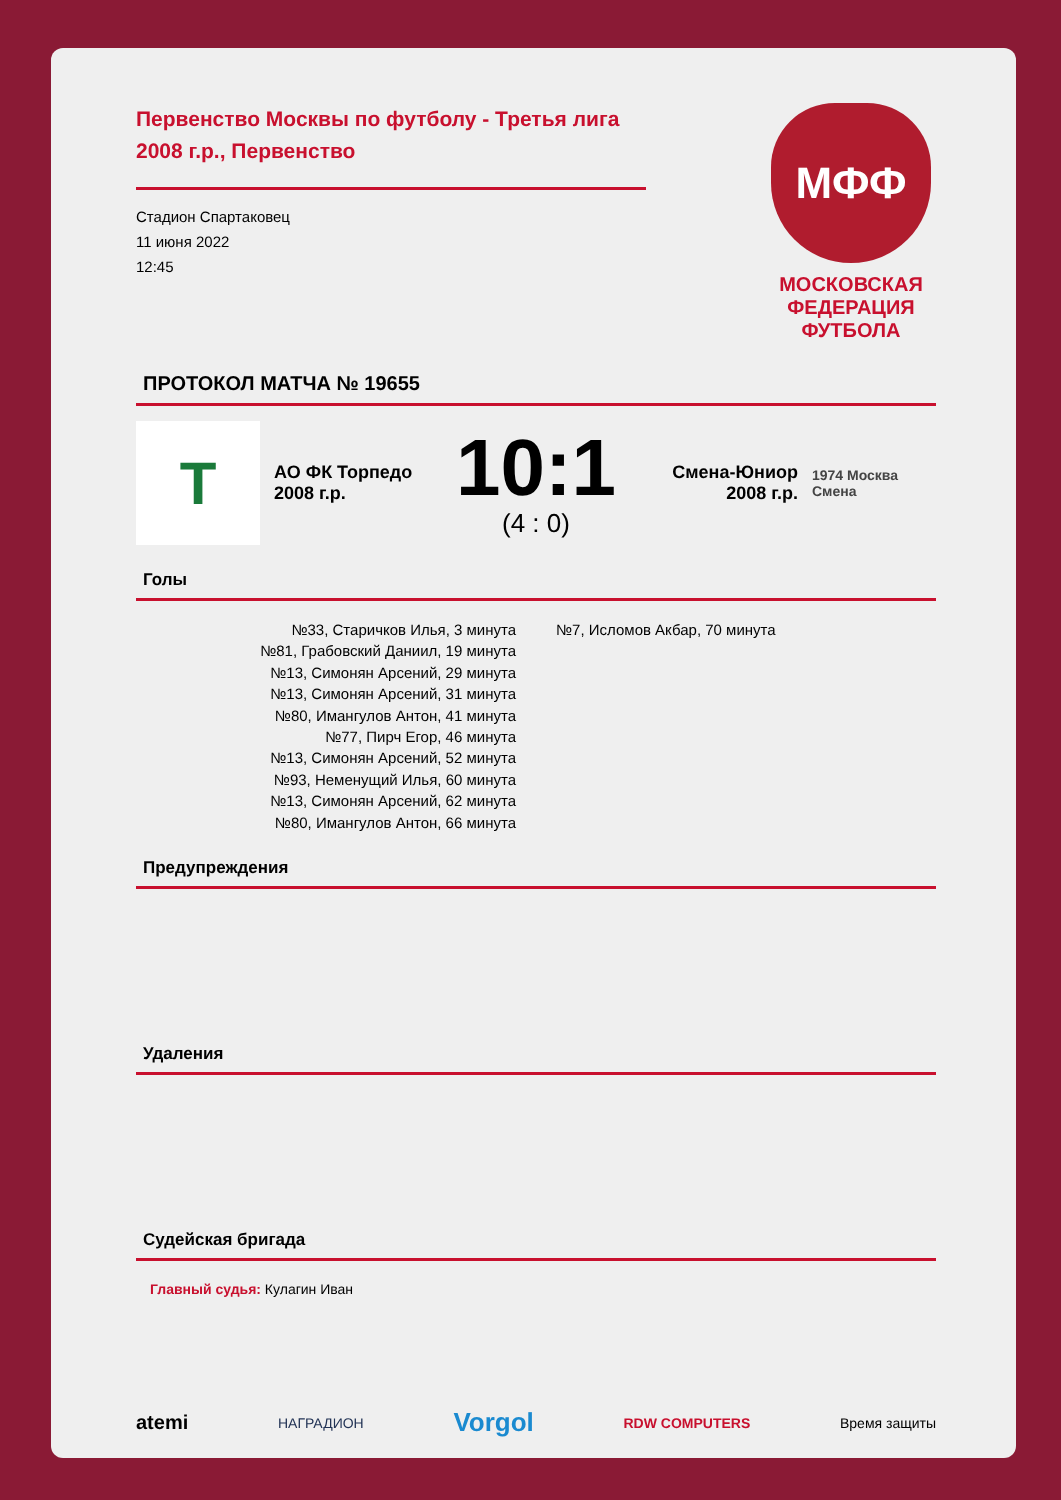Первенство Москвы по футболу - Третья лига 2008 г.р., Первенство
Стадион Спартаковец
11 июня 2022
12:45
МФФ
МОСКОВСКАЯ ФЕДЕРАЦИЯ ФУТБОЛА
ПРОТОКОЛ МАТЧА № 19655
Т
АО ФК Торпедо 2008 г.р.
10:1
(4 : 0)
Смена-Юниор 2008 г.р.
1974 Москва Смена
Голы
№33, Старичков Илья, 3 минута
№81, Грабовский Даниил, 19 минута
№13, Симонян Арсений, 29 минута
№13, Симонян Арсений, 31 минута
№80, Имангулов Антон, 41 минута
№77, Пирч Егор, 46 минута
№13, Симонян Арсений, 52 минута
№93, Неменущий Илья, 60 минута
№13, Симонян Арсений, 62 минута
№80, Имангулов Антон, 66 минута
№7, Исломов Акбар, 70 минута
Предупреждения
Удаления
Судейская бригада
Главный судья: Кулагин Иван
atemi НАГРАДИОН Vorgol RDW COMPUTERS Время защиты